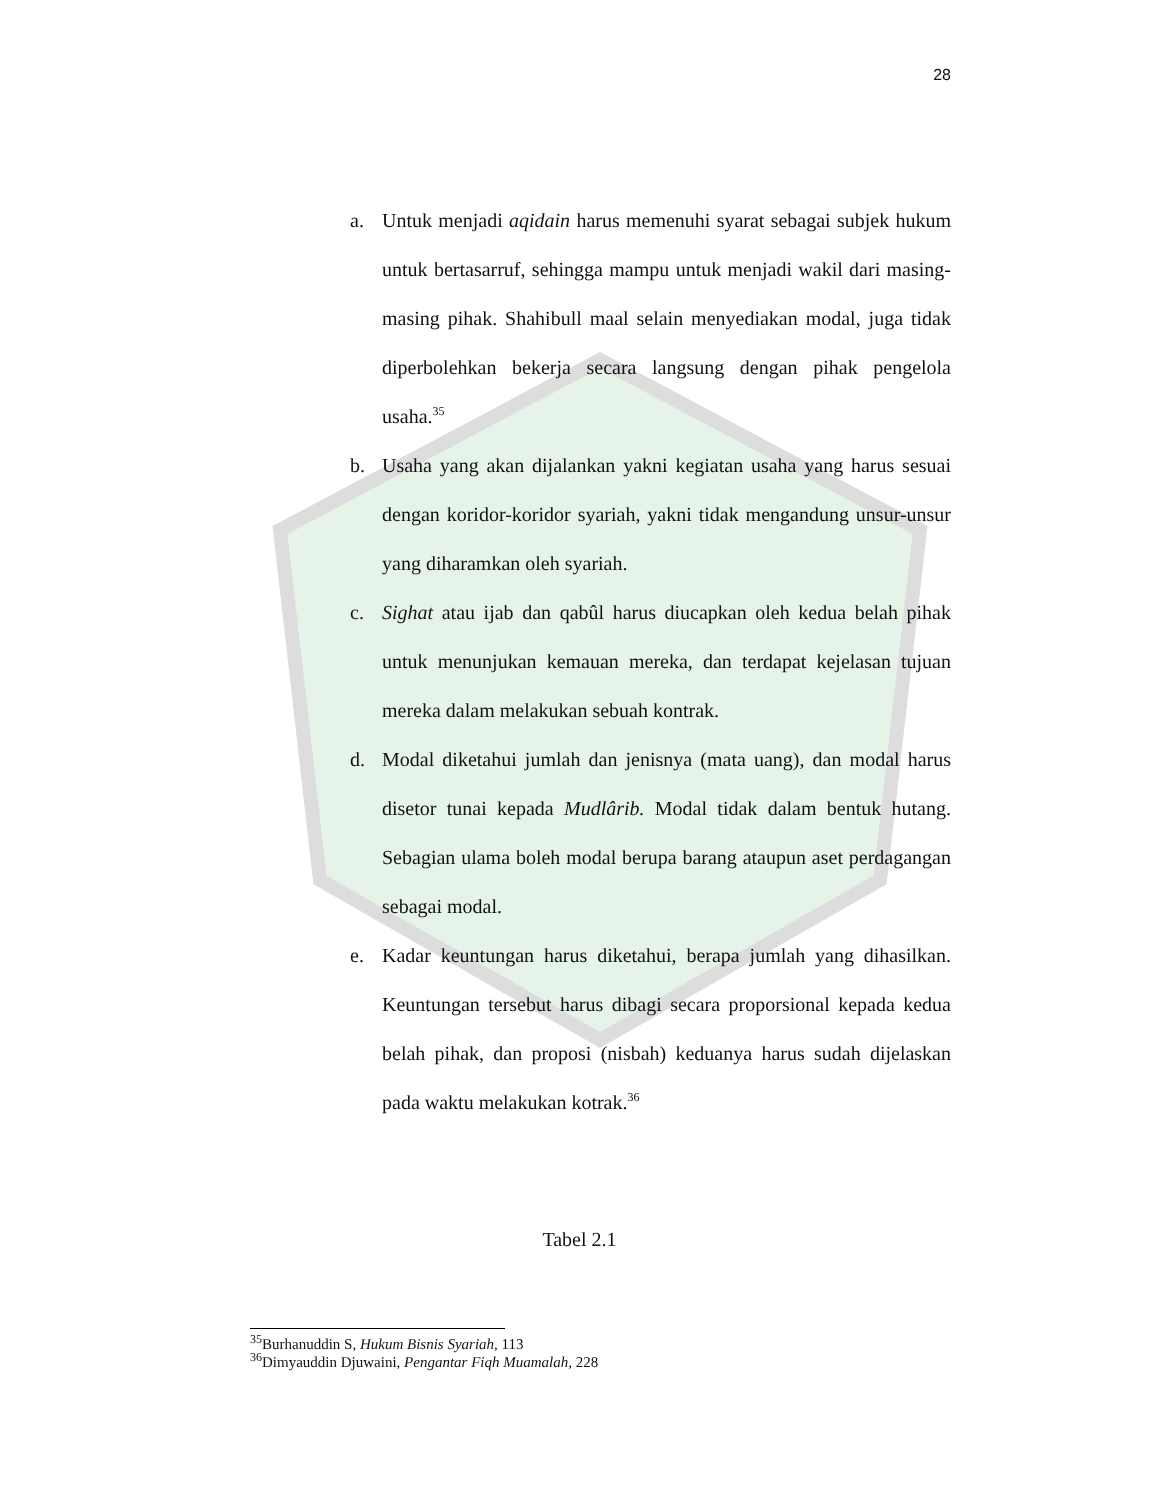28
a. Untuk menjadi aqidain harus memenuhi syarat sebagai subjek hukum untuk bertasarruf, sehingga mampu untuk menjadi wakil dari masing-masing pihak. Shahibull maal selain menyediakan modal, juga tidak diperbolehkan bekerja secara langsung dengan pihak pengelola usaha.<sup>35</sup>
b. Usaha yang akan dijalankan yakni kegiatan usaha yang harus sesuai dengan koridor-koridor syariah, yakni tidak mengandung unsur-unsur yang diharamkan oleh syariah.
c. Sighat atau ijab dan qabûl harus diucapkan oleh kedua belah pihak untuk menunjukan kemauan mereka, dan terdapat kejelasan tujuan mereka dalam melakukan sebuah kontrak.
d. Modal diketahui jumlah dan jenisnya (mata uang), dan modal harus disetor tunai kepada Mudlârib. Modal tidak dalam bentuk hutang. Sebagian ulama boleh modal berupa barang ataupun aset perdagangan sebagai modal.
e. Kadar keuntungan harus diketahui, berapa jumlah yang dihasilkan. Keuntungan tersebut harus dibagi secara proporsional kepada kedua belah pihak, dan proposi (nisbah) keduanya harus sudah dijelaskan pada waktu melakukan kotrak.<sup>36</sup>
Tabel 2.1
<sup>35</sup> Burhanuddin S, Hukum Bisnis Syariah, 113
<sup>36</sup> Dimyauddin Djuwaini, Pengantar Fiqh Muamalah, 228